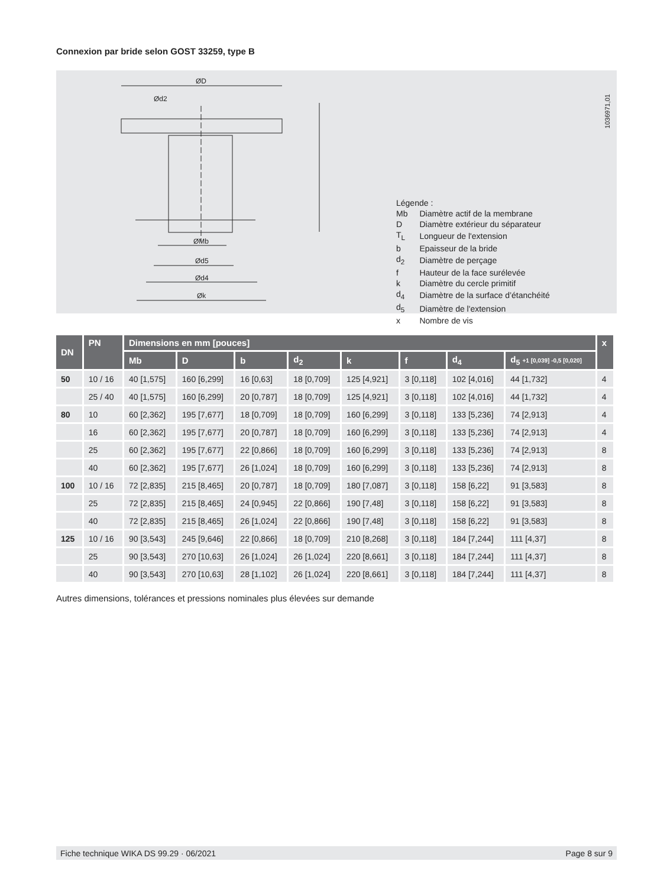Connexion par bride selon GOST 33259, type B
ØD
Ød2
ØMb
Ød5
Ød4
Øk
1036971,01
Légende :
| Mb | Diamètre actif de la membrane |
| D | Diamètre extérieur du séparateur |
| T<sub>L</sub> | Longueur de l'extension |
| b | Epaisseur de la bride |
| d<sub>2</sub> | Diamètre de perçage |
| f | Hauteur de la face surélevée |
| k | Diamètre du cercle primitif |
| d<sub>4</sub> | Diamètre de la surface d’étanchéité |
| d<sub>5</sub> | Diamètre de l'extension |
| x | Nombre de vis |
| DN | PN | Dimensions en mm [pouces] | | | | | | | | x |
| --- | --- | --- | --- | --- | --- | --- | --- | --- | --- | --- |
| | | Mb | D | b | d<sub>2</sub> | k | f | d<sub>4</sub> | d<sub>5</sub> +1 [0,039] -0,5 [0,020] | |
| 50 | 10 / 16 | 40 [1,575] | 160 [6,299] | 16 [0,63] | 18 [0,709] | 125 [4,921] | 3 [0,118] | 102 [4,016] | 44 [1,732] | 4 |
| | 25 / 40 | 40 [1,575] | 160 [6,299] | 20 [0,787] | 18 [0,709] | 125 [4,921] | 3 [0,118] | 102 [4,016] | 44 [1,732] | 4 |
| 80 | 10 | 60 [2,362] | 195 [7,677] | 18 [0,709] | 18 [0,709] | 160 [6,299] | 3 [0,118] | 133 [5,236] | 74 [2,913] | 4 |
| | 16 | 60 [2,362] | 195 [7,677] | 20 [0,787] | 18 [0,709] | 160 [6,299] | 3 [0,118] | 133 [5,236] | 74 [2,913] | 4 |
| | 25 | 60 [2,362] | 195 [7,677] | 22 [0,866] | 18 [0,709] | 160 [6,299] | 3 [0,118] | 133 [5,236] | 74 [2,913] | 8 |
| | 40 | 60 [2,362] | 195 [7,677] | 26 [1,024] | 18 [0,709] | 160 [6,299] | 3 [0,118] | 133 [5,236] | 74 [2,913] | 8 |
| 100 | 10 / 16 | 72 [2,835] | 215 [8,465] | 20 [0,787] | 18 [0,709] | 180 [7,087] | 3 [0,118] | 158 [6,22] | 91 [3,583] | 8 |
| | 25 | 72 [2,835] | 215 [8,465] | 24 [0,945] | 22 [0,866] | 190 [7,48] | 3 [0,118] | 158 [6,22] | 91 [3,583] | 8 |
| | 40 | 72 [2,835] | 215 [8,465] | 26 [1,024] | 22 [0,866] | 190 [7,48] | 3 [0,118] | 158 [6,22] | 91 [3,583] | 8 |
| 125 | 10 / 16 | 90 [3,543] | 245 [9,646] | 22 [0,866] | 18 [0,709] | 210 [8,268] | 3 [0,118] | 184 [7,244] | 111 [4,37] | 8 |
| | 25 | 90 [3,543] | 270 [10,63] | 26 [1,024] | 26 [1,024] | 220 [8,661] | 3 [0,118] | 184 [7,244] | 111 [4,37] | 8 |
| | 40 | 90 [3,543] | 270 [10,63] | 28 [1,102] | 26 [1,024] | 220 [8,661] | 3 [0,118] | 184 [7,244] | 111 [4,37] | 8 |
Autres dimensions, tolérances et pressions nominales plus élevées sur demande
Fiche technique WIKA DS 99.29 · 06/2021 Page 8 sur 9